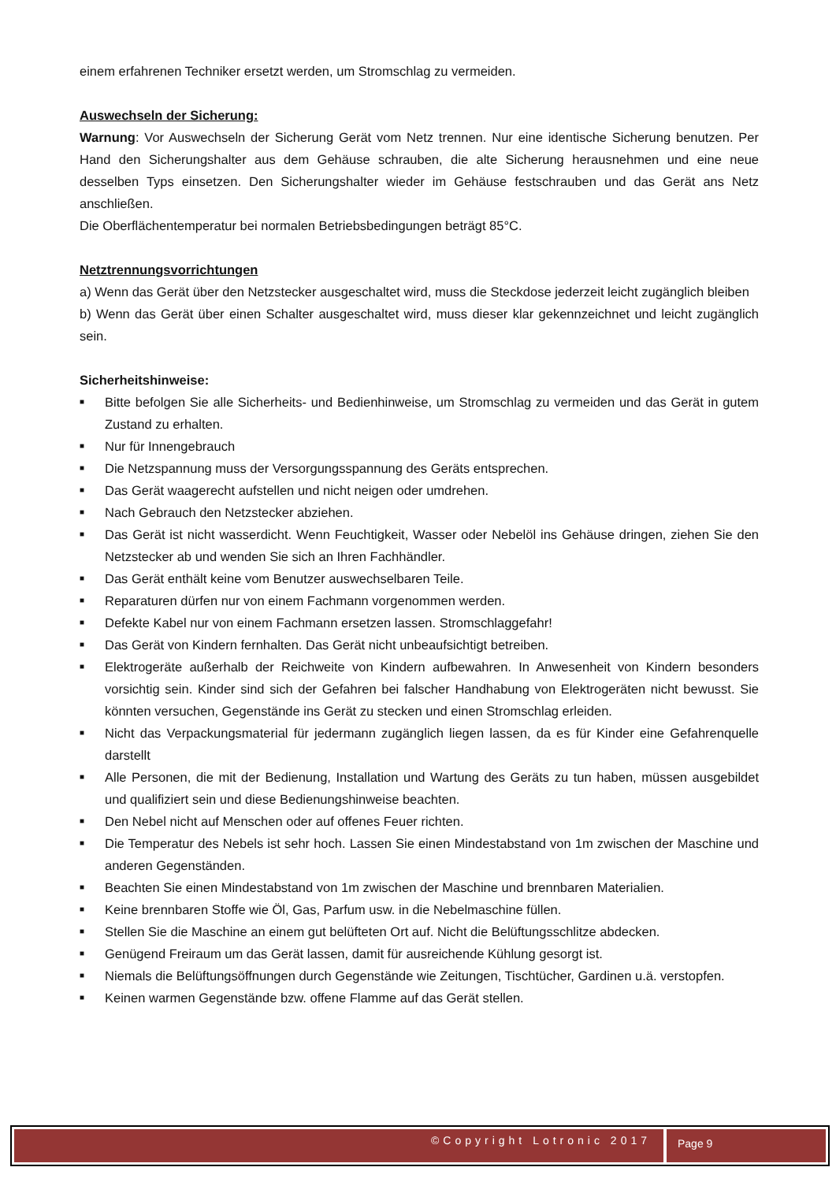einem erfahrenen Techniker ersetzt werden, um Stromschlag zu vermeiden.
Auswechseln der Sicherung:
Warnung: Vor Auswechseln der Sicherung Gerät vom Netz trennen. Nur eine identische Sicherung benutzen. Per Hand den Sicherungshalter aus dem Gehäuse schrauben, die alte Sicherung herausnehmen und eine neue desselben Typs einsetzen. Den Sicherungshalter wieder im Gehäuse festschrauben und das Gerät ans Netz anschließen.
Die Oberflächentemperatur bei normalen Betriebsbedingungen beträgt 85°C.
Netztrennungsvorrichtungen
a) Wenn das Gerät über den Netzstecker ausgeschaltet wird, muss die Steckdose jederzeit leicht zugänglich bleiben
b) Wenn das Gerät über einen Schalter ausgeschaltet wird, muss dieser klar gekennzeichnet und leicht zugänglich sein.
Sicherheitshinweise:
■ Bitte befolgen Sie alle Sicherheits- und Bedienhinweise, um Stromschlag zu vermeiden und das Gerät in gutem Zustand zu erhalten.
■ Nur für Innengebrauch
■ Die Netzspannung muss der Versorgungsspannung des Geräts entsprechen.
■ Das Gerät waagerecht aufstellen und nicht neigen oder umdrehen.
■ Nach Gebrauch den Netzstecker abziehen.
■ Das Gerät ist nicht wasserdicht. Wenn Feuchtigkeit, Wasser oder Nebelöl ins Gehäuse dringen, ziehen Sie den Netzstecker ab und wenden Sie sich an Ihren Fachhändler.
■ Das Gerät enthält keine vom Benutzer auswechselbaren Teile.
■ Reparaturen dürfen nur von einem Fachmann vorgenommen werden.
■ Defekte Kabel nur von einem Fachmann ersetzen lassen. Stromschlaggefahr!
■ Das Gerät von Kindern fernhalten. Das Gerät nicht unbeaufsichtigt betreiben.
■ Elektrogeräte außerhalb der Reichweite von Kindern aufbewahren. In Anwesenheit von Kindern besonders vorsichtig sein. Kinder sind sich der Gefahren bei falscher Handhabung von Elektrogeräten nicht bewusst. Sie könnten versuchen, Gegenstände ins Gerät zu stecken und einen Stromschlag erleiden.
■ Nicht das Verpackungsmaterial für jedermann zugänglich liegen lassen, da es für Kinder eine Gefahrenquelle darstellt
■ Alle Personen, die mit der Bedienung, Installation und Wartung des Geräts zu tun haben, müssen ausgebildet und qualifiziert sein und diese Bedienungshinweise beachten.
■ Den Nebel nicht auf Menschen oder auf offenes Feuer richten.
■ Die Temperatur des Nebels ist sehr hoch. Lassen Sie einen Mindestabstand von 1m zwischen der Maschine und anderen Gegenständen.
■ Beachten Sie einen Mindestabstand von 1m zwischen der Maschine und brennbaren Materialien.
■ Keine brennbaren Stoffe wie Öl, Gas, Parfum usw. in die Nebelmaschine füllen.
■ Stellen Sie die Maschine an einem gut belüfteten Ort auf. Nicht die Belüftungsschlitze abdecken.
■ Genügend Freiraum um das Gerät lassen, damit für ausreichende Kühlung gesorgt ist.
■ Niemals die Belüftungsöffnungen durch Gegenstände wie Zeitungen, Tischtücher, Gardinen u.ä. verstopfen.
■ Keinen warmen Gegenstände bzw. offene Flamme auf das Gerät stellen.
©Copyright Lotronic 2017
Page 9